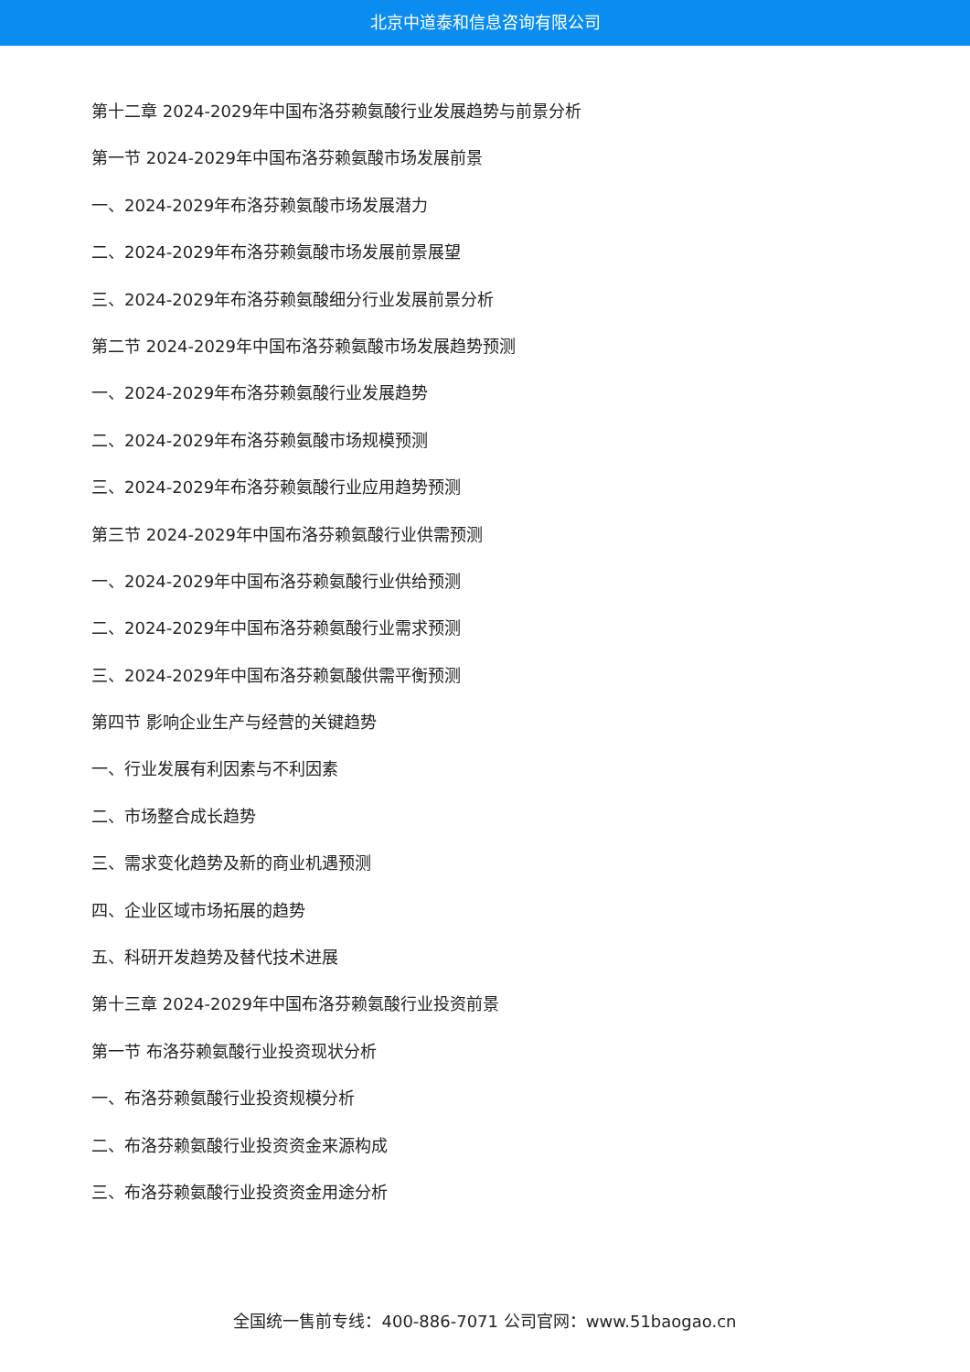北京中道泰和信息咨询有限公司
第十二章 2024-2029年中国布洛芬赖氨酸行业发展趋势与前景分析
第一节 2024-2029年中国布洛芬赖氨酸市场发展前景
一、2024-2029年布洛芬赖氨酸市场发展潜力
二、2024-2029年布洛芬赖氨酸市场发展前景展望
三、2024-2029年布洛芬赖氨酸细分行业发展前景分析
第二节 2024-2029年中国布洛芬赖氨酸市场发展趋势预测
一、2024-2029年布洛芬赖氨酸行业发展趋势
二、2024-2029年布洛芬赖氨酸市场规模预测
三、2024-2029年布洛芬赖氨酸行业应用趋势预测
第三节 2024-2029年中国布洛芬赖氨酸行业供需预测
一、2024-2029年中国布洛芬赖氨酸行业供给预测
二、2024-2029年中国布洛芬赖氨酸行业需求预测
三、2024-2029年中国布洛芬赖氨酸供需平衡预测
第四节 影响企业生产与经营的关键趋势
一、行业发展有利因素与不利因素
二、市场整合成长趋势
三、需求变化趋势及新的商业机遇预测
四、企业区域市场拓展的趋势
五、科研开发趋势及替代技术进展
第十三章 2024-2029年中国布洛芬赖氨酸行业投资前景
第一节 布洛芬赖氨酸行业投资现状分析
一、布洛芬赖氨酸行业投资规模分析
二、布洛芬赖氨酸行业投资资金来源构成
三、布洛芬赖氨酸行业投资资金用途分析
全国统一售前专线：400-886-7071 公司官网：www.51baogao.cn